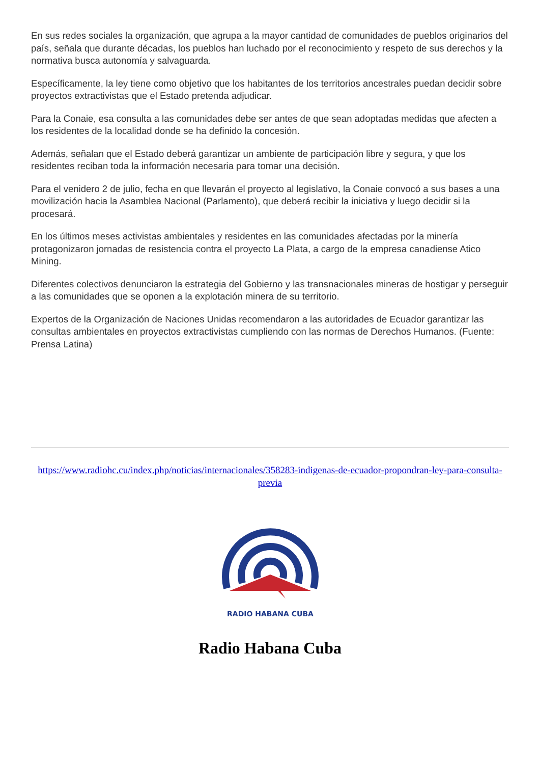En sus redes sociales la organización, que agrupa a la mayor cantidad de comunidades de pueblos originarios del país, señala que durante décadas, los pueblos han luchado por el reconocimiento y respeto de sus derechos y la normativa busca autonomía y salvaguarda.
Específicamente, la ley tiene como objetivo que los habitantes de los territorios ancestrales puedan decidir sobre proyectos extractivistas que el Estado pretenda adjudicar.
Para la Conaie, esa consulta a las comunidades debe ser antes de que sean adoptadas medidas que afecten a los residentes de la localidad donde se ha definido la concesión.
Además, señalan que el Estado deberá garantizar un ambiente de participación libre y segura, y que los residentes reciban toda la información necesaria para tomar una decisión.
Para el venidero 2 de julio, fecha en que llevarán el proyecto al legislativo, la Conaie convocó a sus bases a una movilización hacia la Asamblea Nacional (Parlamento), que deberá recibir la iniciativa y luego decidir si la procesará.
En los últimos meses activistas ambientales y residentes en las comunidades afectadas por la minería protagonizaron jornadas de resistencia contra el proyecto La Plata, a cargo de la empresa canadiense Atico Mining.
Diferentes colectivos denunciaron la estrategia del Gobierno y las transnacionales mineras de hostigar y perseguir a las comunidades que se oponen a la explotación minera de su territorio.
Expertos de la Organización de Naciones Unidas recomendaron a las autoridades de Ecuador garantizar las consultas ambientales en proyectos extractivistas cumpliendo con las normas de Derechos Humanos. (Fuente: Prensa Latina)
https://www.radiohc.cu/index.php/noticias/internacionales/358283-indigenas-de-ecuador-propondran-ley-para-consulta-previa
RADIO HABANA CUBA
Radio Habana Cuba